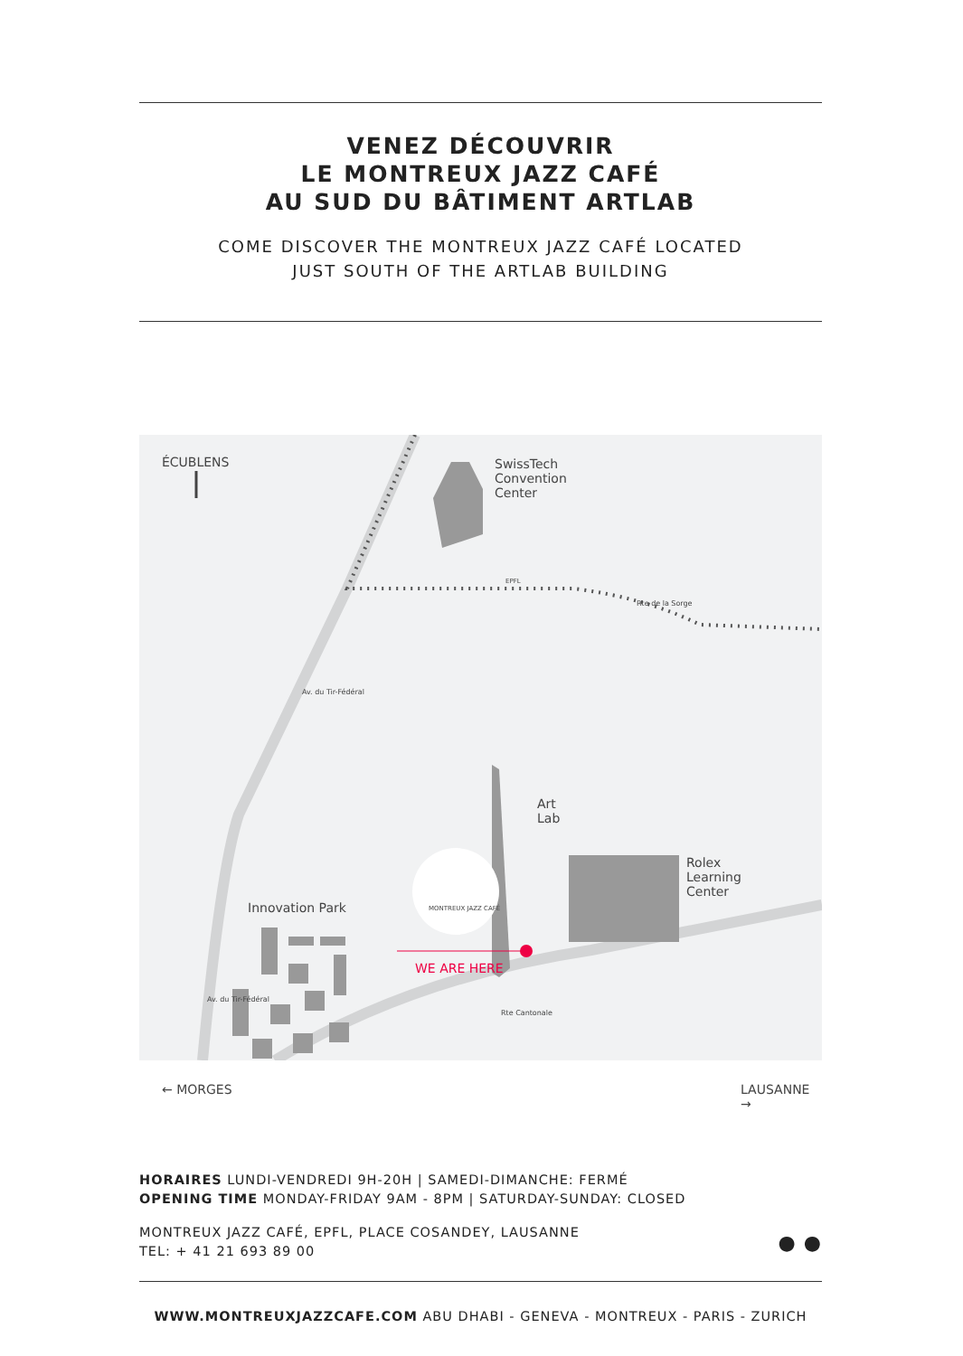VENEZ DÉCOUVRIR
LE MONTREUX JAZZ CAFÉ
AU SUD DU BÂTIMENT ARTLAB
COME DISCOVER THE MONTREUX JAZZ CAFÉ LOCATED
JUST SOUTH OF THE ARTLAB BUILDING
ÉCUBLENS
SwissTech
Convention
Center
Art
Lab
Rolex
Learning
Center
Innovation Park
WE ARE HERE
MONTREUX JAZZ CAFÉ
← MORGES LAUSANNE →
Rte de la Sorge
Rte Cantonale
Av. du Tir-Fédéral
Av. du Tir-Fédéral
EPFL
HORAIRES LUNDI-VENDREDI 9H-20H | SAMEDI-DIMANCHE: FERMÉ
OPENING TIME MONDAY-FRIDAY 9AM - 8PM | SATURDAY-SUNDAY: CLOSED
MONTREUX JAZZ CAFÉ, EPFL, PLACE COSANDEY, LAUSANNE
TEL: + 41 21 693 89 00 ● ●
WWW.MONTREUXJAZZCAFE.COM ABU DHABI - GENEVA - MONTREUX - PARIS - ZURICH